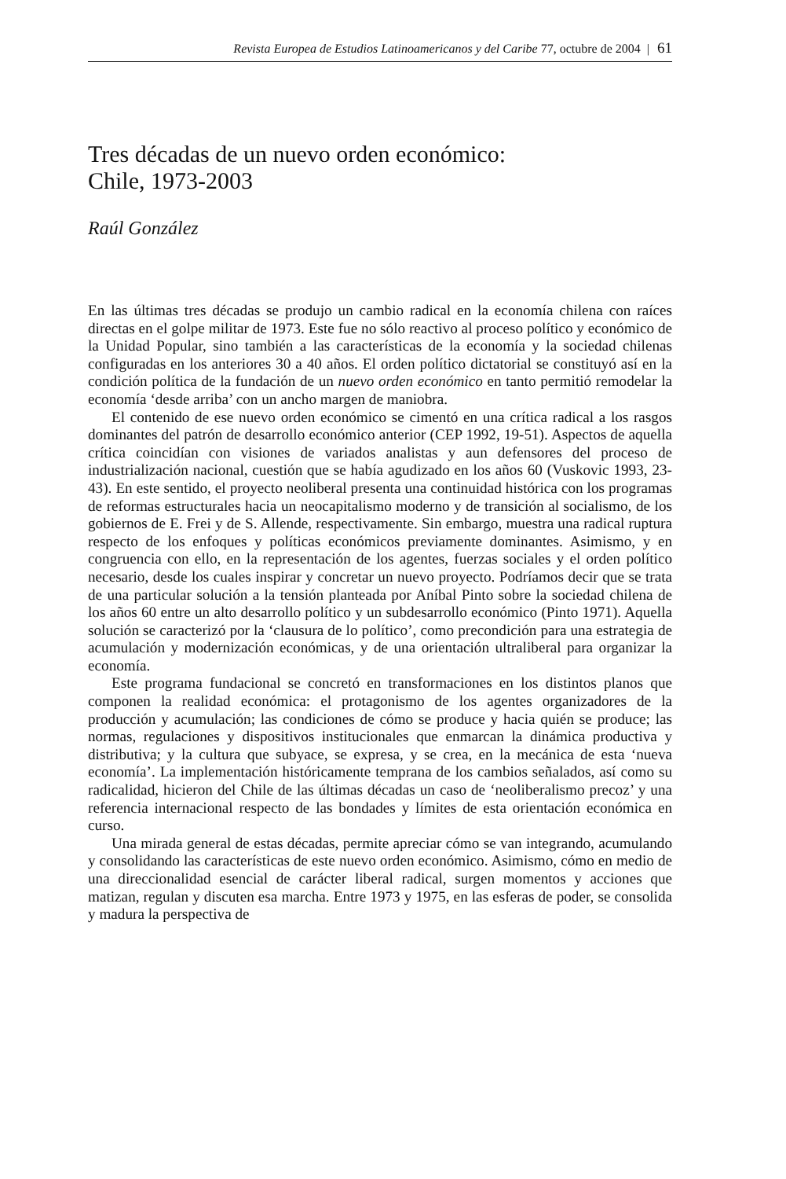Revista Europea de Estudios Latinoamericanos y del Caribe 77, octubre de 2004 | 61
Tres décadas de un nuevo orden económico:
Chile, 1973-2003
Raúl González
En las últimas tres décadas se produjo un cambio radical en la economía chilena con raíces directas en el golpe militar de 1973. Este fue no sólo reactivo al proceso político y económico de la Unidad Popular, sino también a las características de la economía y la sociedad chilenas configuradas en los anteriores 30 a 40 años. El orden político dictatorial se constituyó así en la condición política de la fundación de un nuevo orden económico en tanto permitió remodelar la economía ‘desde arriba’ con un ancho margen de maniobra.
El contenido de ese nuevo orden económico se cimentó en una crítica radical a los rasgos dominantes del patrón de desarrollo económico anterior (CEP 1992, 19-51). Aspectos de aquella crítica coincidían con visiones de variados analistas y aun defensores del proceso de industrialización nacional, cuestión que se había agudizado en los años 60 (Vuskovic 1993, 23-43). En este sentido, el proyecto neoliberal presenta una continuidad histórica con los programas de reformas estructurales hacia un neocapitalismo moderno y de transición al socialismo, de los gobiernos de E. Frei y de S. Allende, respectivamente. Sin embargo, muestra una radical ruptura respecto de los enfoques y políticas económicos previamente dominantes. Asimismo, y en congruencia con ello, en la representación de los agentes, fuerzas sociales y el orden político necesario, desde los cuales inspirar y concretar un nuevo proyecto. Podríamos decir que se trata de una particular solución a la tensión planteada por Aníbal Pinto sobre la sociedad chilena de los años 60 entre un alto desarrollo político y un subdesarrollo económico (Pinto 1971). Aquella solución se caracterizó por la ‘clausura de lo político’, como precondición para una estrategia de acumulación y modernización económicas, y de una orientación ultraliberal para organizar la economía.
Este programa fundacional se concretó en transformaciones en los distintos planos que componen la realidad económica: el protagonismo de los agentes organizadores de la producción y acumulación; las condiciones de cómo se produce y hacia quién se produce; las normas, regulaciones y dispositivos institucionales que enmarcan la dinámica productiva y distributiva; y la cultura que subyace, se expresa, y se crea, en la mecánica de esta ‘nueva economía’. La implementación históricamente temprana de los cambios señalados, así como su radicalidad, hicieron del Chile de las últimas décadas un caso de ‘neoliberalismo precoz’ y una referencia internacional respecto de las bondades y límites de esta orientación económica en curso.
Una mirada general de estas décadas, permite apreciar cómo se van integrando, acumulando y consolidando las características de este nuevo orden económico. Asimismo, cómo en medio de una direccionalidad esencial de carácter liberal radical, surgen momentos y acciones que matizan, regulan y discuten esa marcha. Entre 1973 y 1975, en las esferas de poder, se consolida y madura la perspectiva de